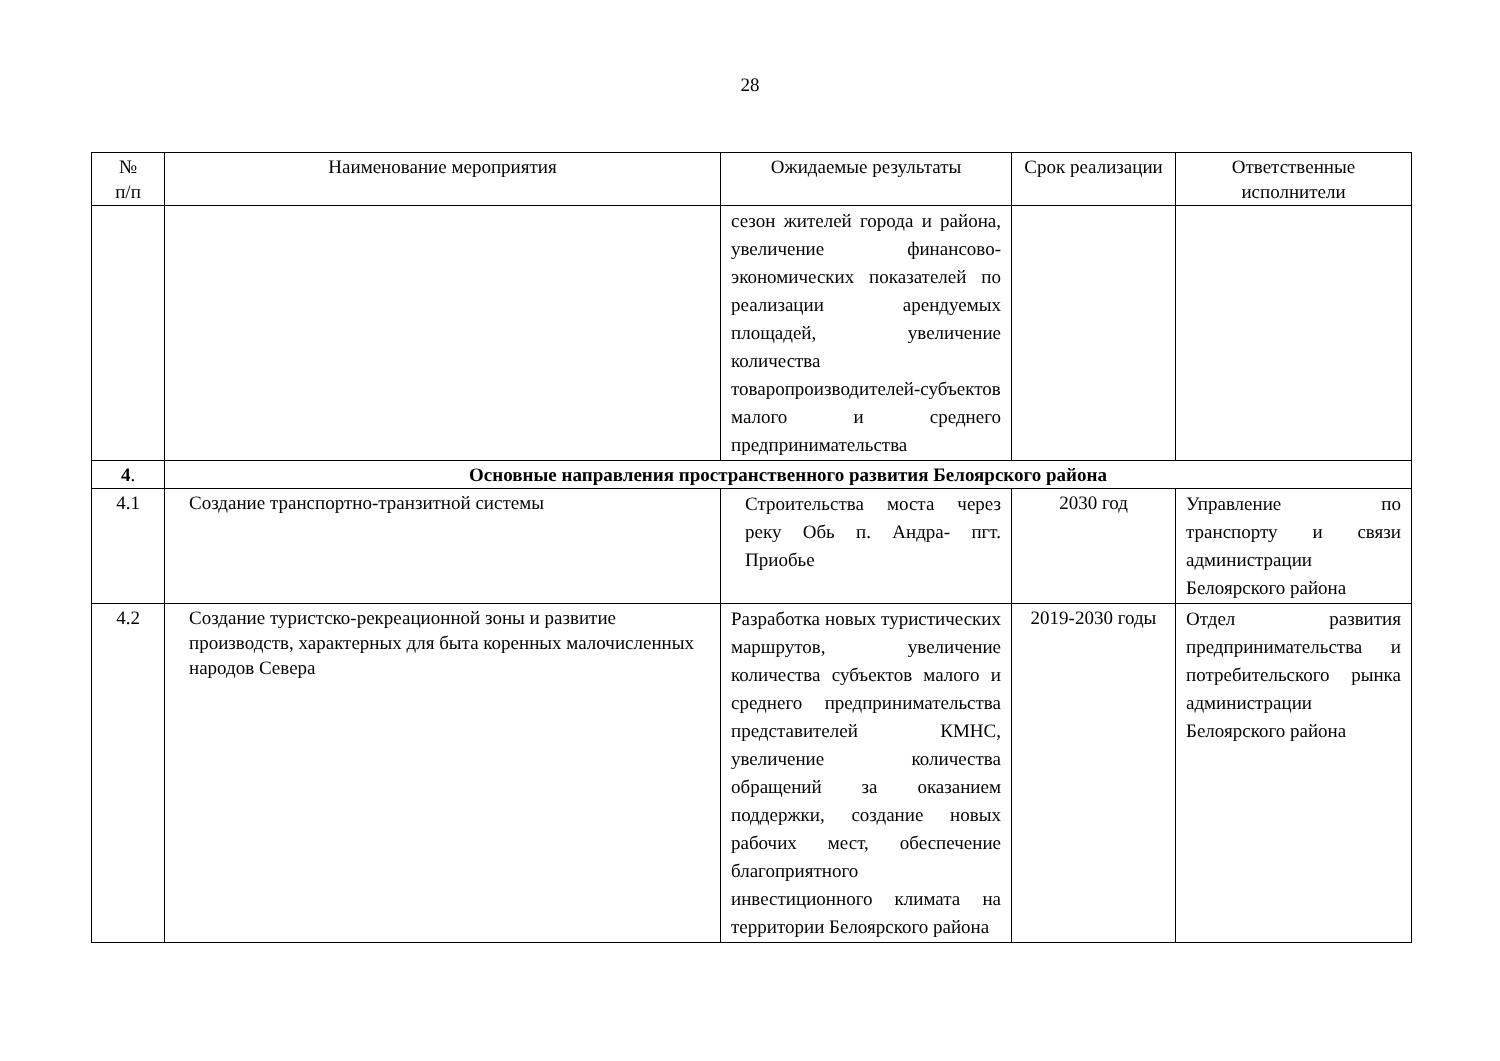28
| № п/п | Наименование мероприятия | Ожидаемые результаты | Срок реализации | Ответственные исполнители |
| --- | --- | --- | --- | --- |
| | | сезон жителей города и района, увеличение финансово-экономических показателей по реализации арендуемых площадей, увеличение количества товаропроизводителей-субъектов малого и среднего предпринимательства | | |
| 4 . | Основные направления пространственного развития Белоярского района | | | |
| 4.1 | Создание транспортно-транзитной системы | Строительства моста через реку Обь п. Андра- пгт. Приобье | 2030 год | Управление по транспорту и связи администрации Белоярского района |
| 4.2 | Создание туристско-рекреационной зоны и развитие производств, характерных для быта коренных малочисленных народов Севера | Разработка новых туристических маршрутов, увеличение количества субъектов малого и среднего предпринимательства представителей КМНС, увеличение количества обращений за оказанием поддержки, создание новых рабочих мест, обеспечение благоприятного инвестиционного климата на территории Белоярского района | 2019-2030 годы | Отдел развития предпринимательства и потребительского рынка администрации Белоярского района |